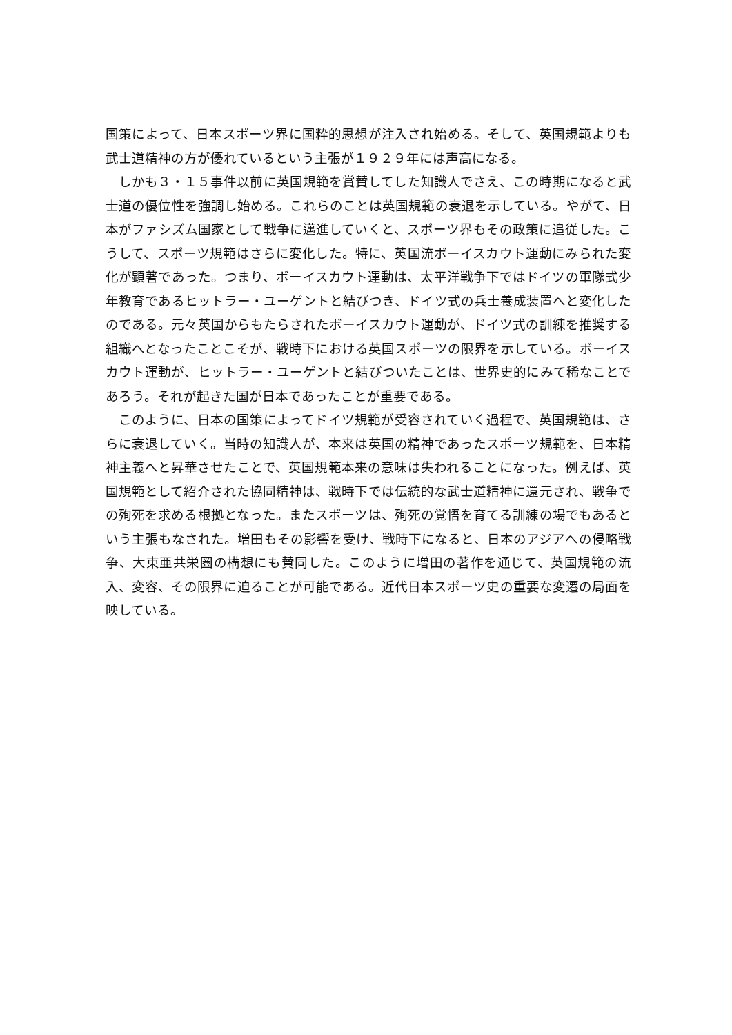国策によって、日本スポーツ界に国粋的思想が注入され始める。そして、英国規範よりも武士道精神の方が優れているという主張が１９２９年には声高になる。
しかも３・１５事件以前に英国規範を賞賛してした知識人でさえ、この時期になると武士道の優位性を強調し始める。これらのことは英国規範の衰退を示している。やがて、日本がファシズム国家として戦争に邁進していくと、スポーツ界もその政策に追従した。こうして、スポーツ規範はさらに変化した。特に、英国流ボーイスカウト運動にみられた変化が顕著であった。つまり、ボーイスカウト運動は、太平洋戦争下ではドイツの軍隊式少年教育であるヒットラー・ユーゲントと結びつき、ドイツ式の兵士養成装置へと変化したのである。元々英国からもたらされたボーイスカウト運動が、ドイツ式の訓練を推奨する組織へとなったことこそが、戦時下における英国スポーツの限界を示している。ボーイスカウト運動が、ヒットラー・ユーゲントと結びついたことは、世界史的にみて稀なことであろう。それが起きた国が日本であったことが重要である。
このように、日本の国策によってドイツ規範が受容されていく過程で、英国規範は、さらに衰退していく。当時の知識人が、本来は英国の精神であったスポーツ規範を、日本精神主義へと昇華させたことで、英国規範本来の意味は失われることになった。例えば、英国規範として紹介された協同精神は、戦時下では伝統的な武士道精神に還元され、戦争での殉死を求める根拠となった。またスポーツは、殉死の覚悟を育てる訓練の場でもあるという主張もなされた。増田もその影響を受け、戦時下になると、日本のアジアへの侵略戦争、大東亜共栄圏の構想にも賛同した。このように増田の著作を通じて、英国規範の流入、変容、その限界に迫ることが可能である。近代日本スポーツ史の重要な変遷の局面を映している。